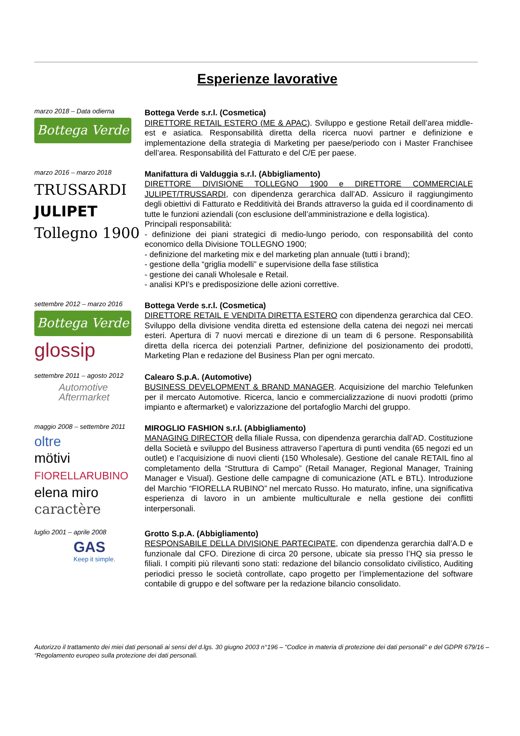Esperienze lavorative
marzo 2018 – Data odierna
Bottega Verde
Bottega Verde s.r.l. (Cosmetica)
DIRETTORE RETAIL ESTERO (ME & APAC). Sviluppo e gestione Retail dell’area middle-est e asiatica. Responsabilità diretta della ricerca nuovi partner e definizione e implementazione della strategia di Marketing per paese/periodo con i Master Franchisee dell’area. Responsabilità del Fatturato e del C/E per paese.
marzo 2016 – marzo 2018
TRUSSARDI
JULIPET
Tollegno 1900
Manifattura di Valduggia s.r.l. (Abbigliamento)
DIRETTORE DIVISIONE TOLLEGNO 1900 e DIRETTORE COMMERCIALE JULIPET/TRUSSARDI, con dipendenza gerarchica dall’AD. Assicuro il raggiungimento degli obiettivi di Fatturato e Redditività dei Brands attraverso la guida ed il coordinamento di tutte le funzioni aziendali (con esclusione dell’amministrazione e della logistica).
Principali responsabilità:
- definizione dei piani strategici di medio-lungo periodo, con responsabilità del conto economico della Divisione TOLLEGNO 1900;
- definizione del marketing mix e del marketing plan annuale (tutti i brand);
- gestione della “griglia modelli” e supervisione della fase stilistica
- gestione dei canali Wholesale e Retail.
- analisi KPI’s e predisposizione delle azioni correttive.
settembre 2012 – marzo 2016
Bottega Verde
glossip
Bottega Verde s.r.l. (Cosmetica)
DIRETTORE RETAIL E VENDITA DIRETTA ESTERO con dipendenza gerarchica dal CEO. Sviluppo della divisione vendita diretta ed estensione della catena dei negozi nei mercati esteri. Apertura di 7 nuovi mercati e direzione di un team di 6 persone. Responsabilità diretta della ricerca dei potenziali Partner, definizione del posizionamento dei prodotti, Marketing Plan e redazione del Business Plan per ogni mercato.
settembre 2011 – agosto 2012
Automotive
Aftermarket
Calearo S.p.A. (Automotive)
BUSINESS DEVELOPMENT & BRAND MANAGER. Acquisizione del marchio Telefunken per il mercato Automotive. Ricerca, lancio e commercializzazione di nuovi prodotti (primo impianto e aftermarket) e valorizzazione del portafoglio Marchi del gruppo.
maggio 2008 – settembre 2011
oltre
mötivi
FIORELLARUBINO
elena miro
caractère
MIROGLIO FASHION s.r.l. (Abbigliamento)
MANAGING DIRECTOR della filiale Russa, con dipendenza gerarchia dall’AD. Costituzione della Società e sviluppo del Business attraverso l’apertura di punti vendita (65 negozi ed un outlet) e l’acquisizione di nuovi clienti (150 Wholesale). Gestione del canale RETAIL fino al completamento della “Struttura di Campo” (Retail Manager, Regional Manager, Training Manager e Visual). Gestione delle campagne di comunicazione (ATL e BTL). Introduzione del Marchio “FIORELLA RUBINO” nel mercato Russo. Ho maturato, infine, una significativa esperienza di lavoro in un ambiente multiculturale e nella gestione dei conflitti interpersonali.
luglio 2001 – aprile 2008
GAS
Keep it simple.
Grotto S.p.A. (Abbigliamento)
RESPONSABILE DELLA DIVISIONE PARTECIPATE, con dipendenza gerarchia dall’A.D e funzionale dal CFO. Direzione di circa 20 persone, ubicate sia presso l’HQ sia presso le filiali. I compiti più rilevanti sono stati: redazione del bilancio consolidato civilistico, Auditing periodici presso le società controllate, capo progetto per l’implementazione del software contabile di gruppo e del software per la redazione bilancio consolidato.
Autorizzo il trattamento dei miei dati personali ai sensi del d.lgs. 30 giugno 2003 n°196 – “Codice in materia di protezione dei dati personali” e del GDPR 679/16 – “Regolamento europeo sulla protezione dei dati personali.